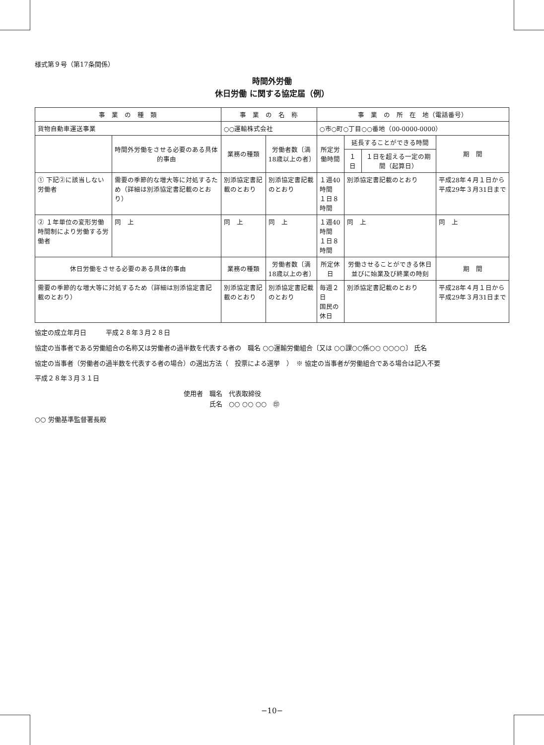様式第９号（第17条関係）
時間外労働
休日労働 に関する協定届（例）
| 事 業 の 種 類 | | 事 業 の 名 称 | | 事 業 の 所 在 地（電話番号） | | | |
| --- | --- | --- | --- | --- | --- | --- | --- |
| 貨物自動車運送事業 | | ○○運輸株式会社 | | ○市○町○丁目○○番地（00-0000-0000） | | | |
| | 時間外労働をさせる必要のある具体的事由 | 業務の種類 | 労働者数〔満18歳以上の者〕 | 所定労働時間 | 延長することができる時間 | | 期 間 |
| | | | | | １日 | １日を超える一定の期間（起算日） | |
| ① 下記②に該当しない労働者 | 需要の季節的な増大等に対処するため（詳細は別添協定書記載のとおり） | 別添協定書記載のとおり | 別添協定書記載のとおり | １週40時間 １日８時間 | 別添協定書記載のとおり | | 平成28年４月１日から平成29年３月31日まで |
| ② １年単位の変形労働時間制により労働する労働者 | 同 上 | 同 上 | 同 上 | １週40時間 １日８時間 | 同 上 | | 同 上 |
| 休日労働をさせる必要のある具体的事由 | | 業務の種類 | 労働者数〔満18歳以上の者〕 | 所定休日 | 労働させることができる休日並びに始業及び終業の時刻 | | 期 間 |
| 需要の季節的な増大等に対処するため（詳細は別添協定書記載のとおり） | | 別添協定書記載のとおり | 別添協定書記載のとおり | 毎週２日 国民の休日 | 別添協定書記載のとおり | | 平成28年４月１日から平成29年３月31日まで |
協定の成立年月日　　　平成２８年３月２８日
協定の当事者である労働組合の名称又は労働者の過半数を代表する者の　職名 ○○運輸労働組合〔又は ○○課○○係○○ ○○○○〕 氏名
協定の当事者（労働者の過半数を代表する者の場合）の選出方法（　投票による選挙　）　※ 協定の当事者が労働組合である場合は記入不要
平成２８年３月３１日
使用者　職名　代表取締役
　　　　氏名　○○ ○○ ○○　㊞
○○ 労働基準監督署長殿
−10−